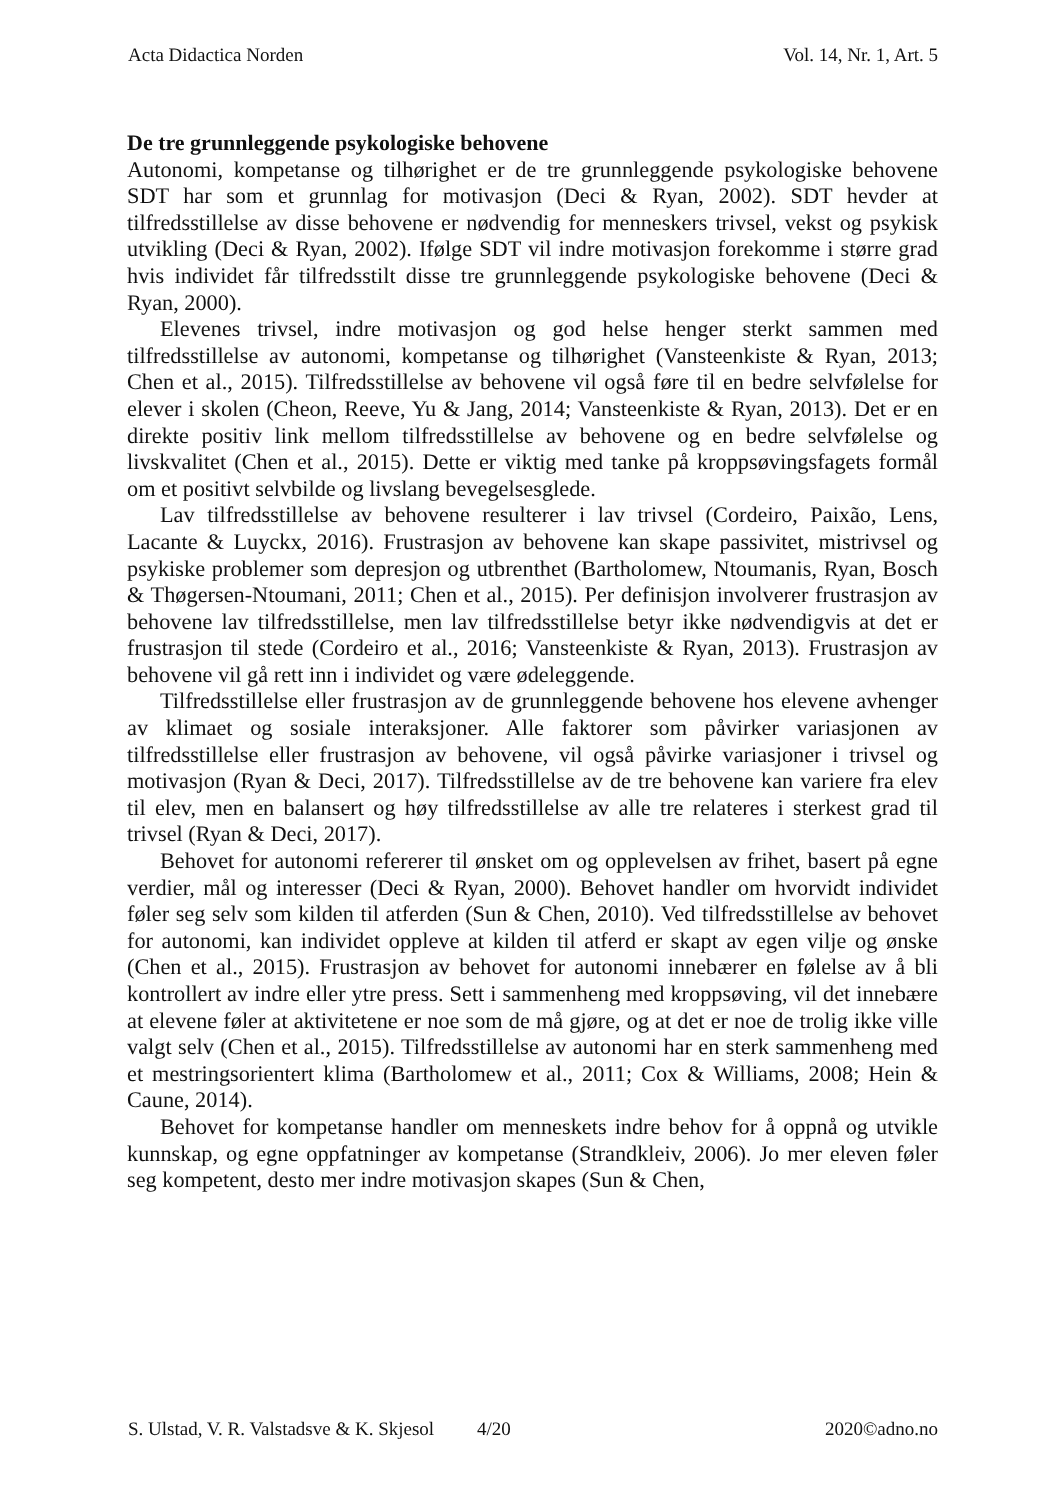Acta Didactica Norden Vol. 14, Nr. 1, Art. 5
De tre grunnleggende psykologiske behovene
Autonomi, kompetanse og tilhørighet er de tre grunnleggende psykologiske behovene SDT har som et grunnlag for motivasjon (Deci & Ryan, 2002). SDT hevder at tilfredsstillelse av disse behovene er nødvendig for menneskers trivsel, vekst og psykisk utvikling (Deci & Ryan, 2002). Ifølge SDT vil indre motivasjon forekomme i større grad hvis individet får tilfredsstilt disse tre grunnleggende psykologiske behovene (Deci & Ryan, 2000).
Elevenes trivsel, indre motivasjon og god helse henger sterkt sammen med tilfredsstillelse av autonomi, kompetanse og tilhørighet (Vansteenkiste & Ryan, 2013; Chen et al., 2015). Tilfredsstillelse av behovene vil også føre til en bedre selvfølelse for elever i skolen (Cheon, Reeve, Yu & Jang, 2014; Vansteenkiste & Ryan, 2013). Det er en direkte positiv link mellom tilfredsstillelse av behovene og en bedre selvfølelse og livskvalitet (Chen et al., 2015). Dette er viktig med tanke på kroppsøvingsfagets formål om et positivt selvbilde og livslang bevegelsesglede.
Lav tilfredsstillelse av behovene resulterer i lav trivsel (Cordeiro, Paixão, Lens, Lacante & Luyckx, 2016). Frustrasjon av behovene kan skape passivitet, mistrivsel og psykiske problemer som depresjon og utbrenthet (Bartholomew, Ntoumanis, Ryan, Bosch & Thøgersen-Ntoumani, 2011; Chen et al., 2015). Per definisjon involverer frustrasjon av behovene lav tilfredsstillelse, men lav tilfredsstillelse betyr ikke nødvendigvis at det er frustrasjon til stede (Cordeiro et al., 2016; Vansteenkiste & Ryan, 2013). Frustrasjon av behovene vil gå rett inn i individet og være ødeleggende.
Tilfredsstillelse eller frustrasjon av de grunnleggende behovene hos elevene avhenger av klimaet og sosiale interaksjoner. Alle faktorer som påvirker variasjonen av tilfredsstillelse eller frustrasjon av behovene, vil også påvirke variasjoner i trivsel og motivasjon (Ryan & Deci, 2017). Tilfredsstillelse av de tre behovene kan variere fra elev til elev, men en balansert og høy tilfredsstillelse av alle tre relateres i sterkest grad til trivsel (Ryan & Deci, 2017).
Behovet for autonomi refererer til ønsket om og opplevelsen av frihet, basert på egne verdier, mål og interesser (Deci & Ryan, 2000). Behovet handler om hvorvidt individet føler seg selv som kilden til atferden (Sun & Chen, 2010). Ved tilfredsstillelse av behovet for autonomi, kan individet oppleve at kilden til atferd er skapt av egen vilje og ønske (Chen et al., 2015). Frustrasjon av behovet for autonomi innebærer en følelse av å bli kontrollert av indre eller ytre press. Sett i sammenheng med kroppsøving, vil det innebære at elevene føler at aktivitetene er noe som de må gjøre, og at det er noe de trolig ikke ville valgt selv (Chen et al., 2015). Tilfredsstillelse av autonomi har en sterk sammenheng med et mestringsorientert klima (Bartholomew et al., 2011; Cox & Williams, 2008; Hein & Caune, 2014).
Behovet for kompetanse handler om menneskets indre behov for å oppnå og utvikle kunnskap, og egne oppfatninger av kompetanse (Strandkleiv, 2006). Jo mer eleven føler seg kompetent, desto mer indre motivasjon skapes (Sun & Chen,
S. Ulstad, V. R. Valstadsve & K. Skjesol 4/20 2020©adno.no